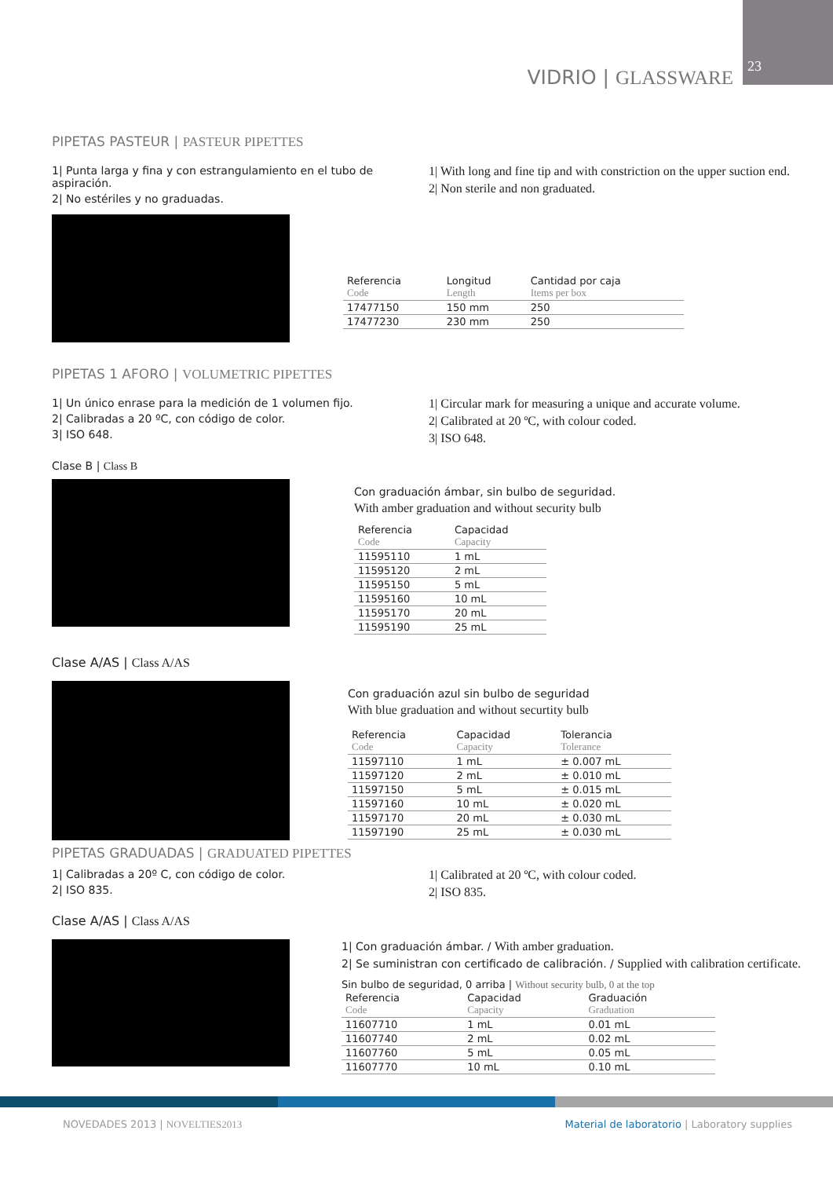23
VIDRIO | GLASSWARE
PIPETAS PASTEUR | PASTEUR PIPETTES
1| Punta larga y fina y con estrangulamiento en el tubo de aspiración.
2| No estériles y no graduadas.
1| With long and fine tip and with constriction on the upper suction end.
2| Non sterile and non graduated.
| Referencia Code | Longitud Length | Cantidad por caja Items per box |
| --- | --- | --- |
| 17477150 | 150 mm | 250 |
| 17477230 | 230 mm | 250 |
PIPETAS 1 AFORO | VOLUMETRIC PIPETTES
1| Un único enrase para la medición de 1 volumen fijo.
2| Calibradas a 20 ºC, con código de color.
3| ISO 648.
1| Circular mark for measuring a unique and accurate volume.
2| Calibrated at 20 ºC, with colour coded.
3| ISO 648.
Clase B | Class B
Con graduación ámbar, sin bulbo de seguridad.
With amber graduation and without security bulb
| Referencia Code | Capacidad Capacity |
| --- | --- |
| 11595110 | 1 mL |
| 11595120 | 2 mL |
| 11595150 | 5 mL |
| 11595160 | 10 mL |
| 11595170 | 20 mL |
| 11595190 | 25 mL |
Clase A/AS | Class A/AS
Con graduación azul sin bulbo de seguridad
With blue graduation and without securtity bulb
| Referencia Code | Capacidad Capacity | Tolerancia Tolerance |
| --- | --- | --- |
| 11597110 | 1 mL | ± 0.007 mL |
| 11597120 | 2 mL | ± 0.010 mL |
| 11597150 | 5 mL | ± 0.015 mL |
| 11597160 | 10 mL | ± 0.020 mL |
| 11597170 | 20 mL | ± 0.030 mL |
| 11597190 | 25 mL | ± 0.030 mL |
PIPETAS GRADUADAS | GRADUATED PIPETTES
1| Calibradas a 20º C, con código de color.
2| ISO 835.
1| Calibrated at 20 ºC, with colour coded.
2| ISO 835.
Clase A/AS | Class A/AS
1| Con graduación ámbar. / With amber graduation.
2| Se suministran con certificado de calibración. / Supplied with calibration certificate.
Sin bulbo de seguridad, 0 arriba | Without security bulb, 0 at the top
| Referencia Code | Capacidad Capacity | Graduación Graduation |
| --- | --- | --- |
| 11607710 | 1 mL | 0.01 mL |
| 11607740 | 2 mL | 0.02 mL |
| 11607760 | 5 mL | 0.05 mL |
| 11607770 | 10 mL | 0.10 mL |
NOVEDADES 2013 | NOVELTIES2013
Material de laboratorio | Laboratory supplies